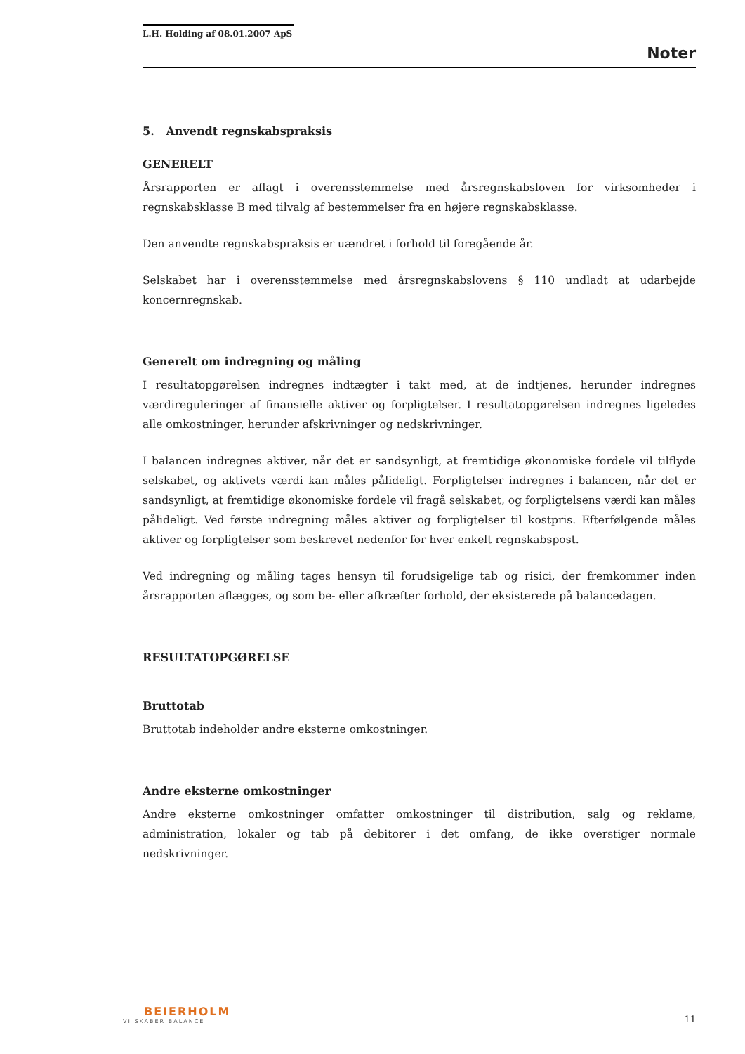L.H. Holding af 08.01.2007 ApS
Noter
5. Anvendt regnskabspraksis
GENERELT
Årsrapporten er aflagt i overensstemmelse med årsregnskabsloven for virksomheder i regnskabsklasse B med tilvalg af bestemmelser fra en højere regnskabsklasse.
Den anvendte regnskabspraksis er uændret i forhold til foregående år.
Selskabet har i overensstemmelse med årsregnskabslovens § 110 undladt at udarbejde koncernregnskab.
Generelt om indregning og måling
I resultatopgørelsen indregnes indtægter i takt med, at de indtjenes, herunder indregnes værdireguleringer af finansielle aktiver og forpligtelser. I resultatopgørelsen indregnes ligeledes alle omkostninger, herunder afskrivninger og nedskrivninger.
I balancen indregnes aktiver, når det er sandsynligt, at fremtidige økonomiske fordele vil tilflyde selskabet, og aktivets værdi kan måles pålideligt. Forpligtelser indregnes i balancen, når det er sandsynligt, at fremtidige økonomiske fordele vil fragå selskabet, og forpligtelsens værdi kan måles pålideligt. Ved første indregning måles aktiver og forpligtelser til kostpris. Efterfølgende måles aktiver og forpligtelser som beskrevet nedenfor for hver enkelt regnskabspost.
Ved indregning og måling tages hensyn til forudsigelige tab og risici, der fremkommer inden årsrapporten aflægges, og som be- eller afkræfter forhold, der eksisterede på balancedagen.
RESULTATOPGØRELSE
Bruttotab
Bruttotab indeholder andre eksterne omkostninger.
Andre eksterne omkostninger
Andre eksterne omkostninger omfatter omkostninger til distribution, salg og reklame, administration, lokaler og tab på debitorer i det omfang, de ikke overstiger normale nedskrivninger.
BEIERHOLM
VI SKABER BALANCE
11